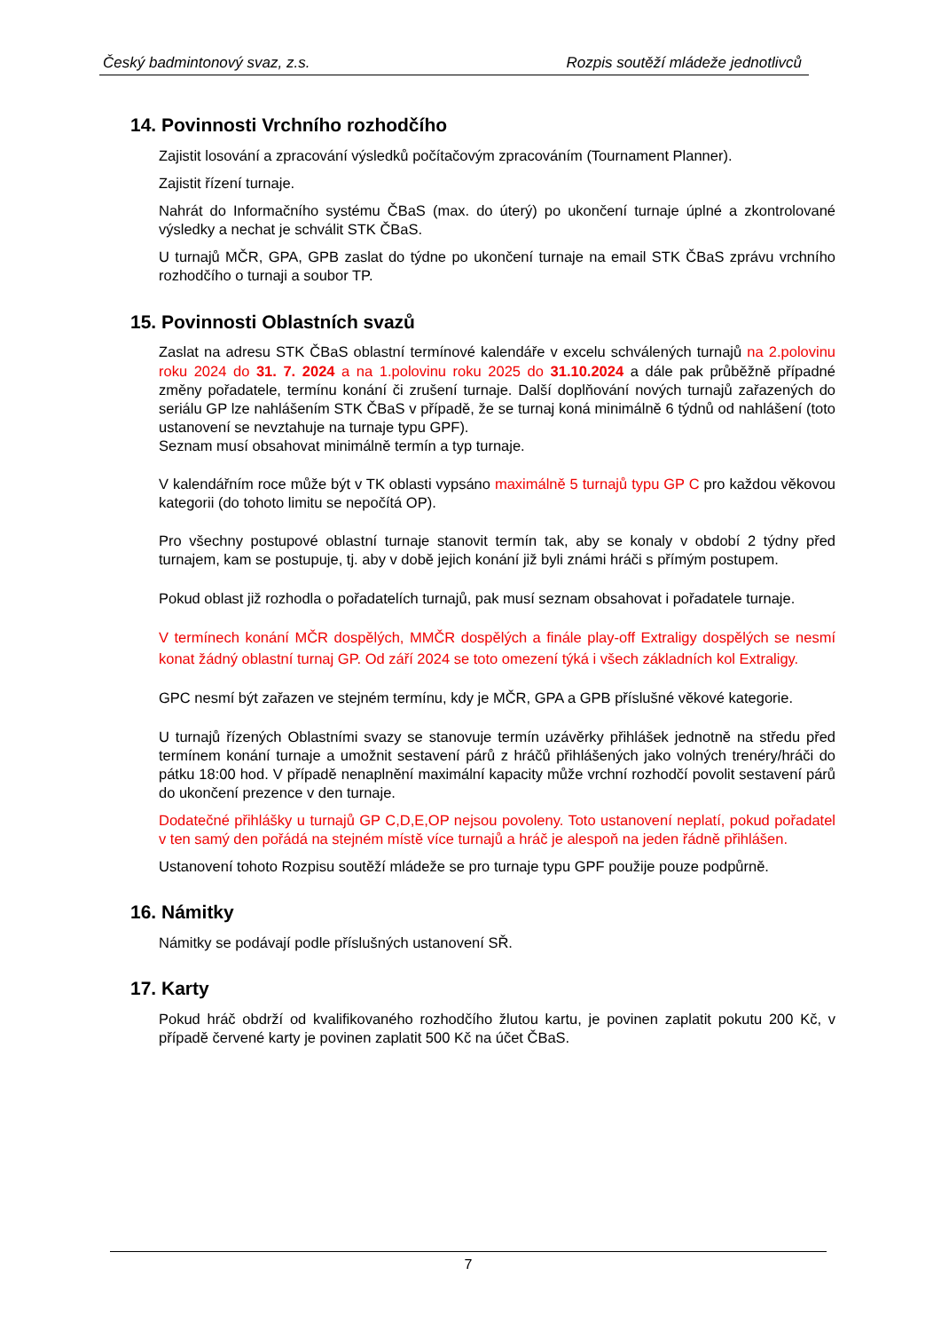Český badmintonový svaz, z.s. Rozpis soutěží mládeže jednotlivců
14. Povinnosti Vrchního rozhodčího
Zajistit losování a zpracování výsledků počítačovým zpracováním (Tournament Planner).
Zajistit řízení turnaje.
Nahrát do Informačního systému ČBaS (max. do úterý) po ukončení turnaje úplné a zkontrolované výsledky a nechat je schválit STK ČBaS.
U turnajů MČR, GPA, GPB zaslat do týdne po ukončení turnaje na email STK ČBaS zprávu vrchního rozhodčího o turnaji a soubor TP.
15. Povinnosti Oblastních svazů
Zaslat na adresu STK ČBaS oblastní termínové kalendáře v excelu schválených turnajů na 2.polovinu roku 2024 do 31. 7. 2024 a na 1.polovinu roku 2025 do 31.10.2024 a dále pak průběžně případné změny pořadatele, termínu konání či zrušení turnaje. Další doplňování nových turnajů zařazených do seriálu GP lze nahlášením STK ČBaS v případě, že se turnaj koná minimálně 6 týdnů od nahlášení (toto ustanovení se nevztahuje na turnaje typu GPF).
Seznam musí obsahovat minimálně termín a typ turnaje.
V kalendářním roce může být v TK oblasti vypsáno maximálně 5 turnajů typu GP C pro každou věkovou kategorii (do tohoto limitu se nepočítá OP).
Pro všechny postupové oblastní turnaje stanovit termín tak, aby se konaly v období 2 týdny před turnajem, kam se postupuje, tj. aby v době jejich konání již byli známi hráči s přímým postupem.
Pokud oblast již rozhodla o pořadatelích turnajů, pak musí seznam obsahovat i pořadatele turnaje.
V termínech konání MČR dospělých, MMČR dospělých a finále play-off Extraligy dospělých se nesmí konat žádný oblastní turnaj GP. Od září 2024 se toto omezení týká i všech základních kol Extraligy.
GPC nesmí být zařazen ve stejném termínu, kdy je MČR, GPA a GPB příslušné věkové kategorie.
U turnajů řízených Oblastními svazy se stanovuje termín uzávěrky přihlášek jednotně na středu před termínem konání turnaje a umožnit sestavení párů z hráčů přihlášených jako volných trenéry/hráči do pátku 18:00 hod. V případě nenaplnění maximální kapacity může vrchní rozhodčí povolit sestavení párů do ukončení prezence v den turnaje.
Dodatečné přihlášky u turnajů GP C,D,E,OP nejsou povoleny. Toto ustanovení neplatí, pokud pořadatel v ten samý den pořádá na stejném místě více turnajů a hráč je alespoň na jeden řádně přihlášen.
Ustanovení tohoto Rozpisu soutěží mládeže se pro turnaje typu GPF použije pouze podpůrně.
16. Námitky
Námitky se podávají podle příslušných ustanovení SŘ.
17. Karty
Pokud hráč obdrží od kvalifikovaného rozhodčího žlutou kartu, je povinen zaplatit pokutu 200 Kč, v případě červené karty je povinen zaplatit 500 Kč na účet ČBaS.
7